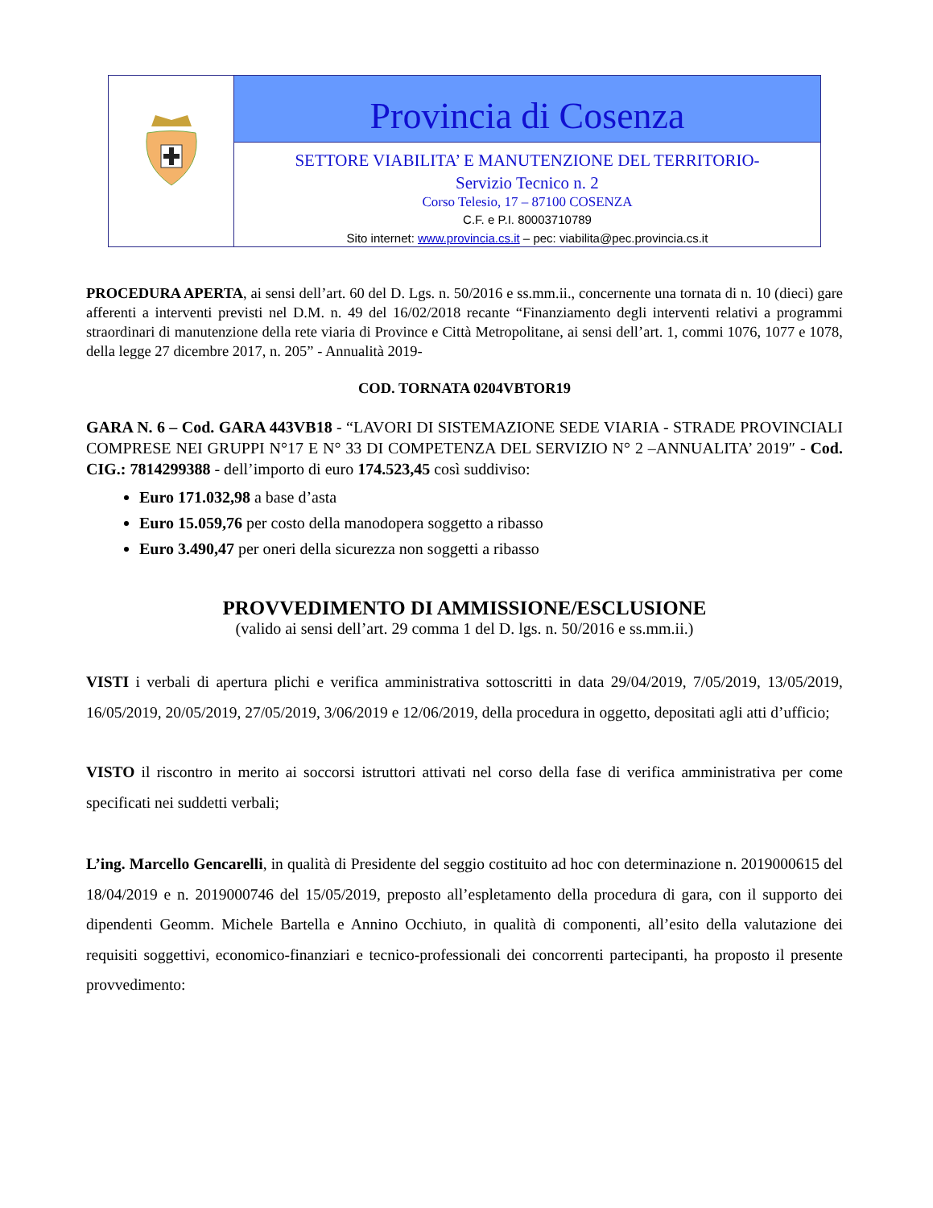Provincia di Cosenza
SETTORE VIABILITA’ E MANUTENZIONE DEL TERRITORIO-
Servizio Tecnico n. 2
Corso Telesio, 17 – 87100 COSENZA
C.F. e P.I. 80003710789
Sito internet: www.provincia.cs.it – pec: viabilita@pec.provincia.cs.it
PROCEDURA APERTA, ai sensi dell’art. 60 del D. Lgs. n. 50/2016 e ss.mm.ii., concernente una tornata di n. 10 (dieci) gare afferenti a interventi previsti nel D.M. n. 49 del 16/02/2018 recante “Finanziamento degli interventi relativi a programmi straordinari di manutenzione della rete viaria di Province e Città Metropolitane, ai sensi dell’art. 1, commi 1076, 1077 e 1078, della legge 27 dicembre 2017, n. 205” - Annualità 2019-
COD. TORNATA 0204VBTOR19
GARA N. 6 – Cod. GARA 443VB18 - “LAVORI DI SISTEMAZIONE SEDE VIARIA - STRADE PROVINCIALI COMPRESE NEI GRUPPI N°17 E N° 33 DI COMPETENZA DEL SERVIZIO N° 2 –ANNUALITA’ 2019″ - Cod. CIG.: 7814299388 - dell’importo di euro 174.523,45 così suddiviso:
Euro 171.032,98 a base d’asta
Euro 15.059,76 per costo della manodopera soggetto a ribasso
Euro 3.490,47 per oneri della sicurezza non soggetti a ribasso
PROVVEDIMENTO DI AMMISSIONE/ESCLUSIONE
(valido ai sensi dell’art. 29 comma 1 del D. lgs. n. 50/2016 e ss.mm.ii.)
VISTI i verbali di apertura plichi e verifica amministrativa sottoscritti in data 29/04/2019, 7/05/2019, 13/05/2019, 16/05/2019, 20/05/2019, 27/05/2019, 3/06/2019 e 12/06/2019, della procedura in oggetto, depositati agli atti d’ufficio;
VISTO il riscontro in merito ai soccorsi istruttori attivati nel corso della fase di verifica amministrativa per come specificati nei suddetti verbali;
L’ing. Marcello Gencarelli, in qualità di Presidente del seggio costituito ad hoc con determinazione n. 2019000615 del 18/04/2019 e n. 2019000746 del 15/05/2019, preposto all’espletamento della procedura di gara, con il supporto dei dipendenti Geomm. Michele Bartella e Annino Occhiuto, in qualità di componenti, all’esito della valutazione dei requisiti soggettivi, economico-finanziari e tecnico-professionali dei concorrenti partecipanti, ha proposto il presente provvedimento: